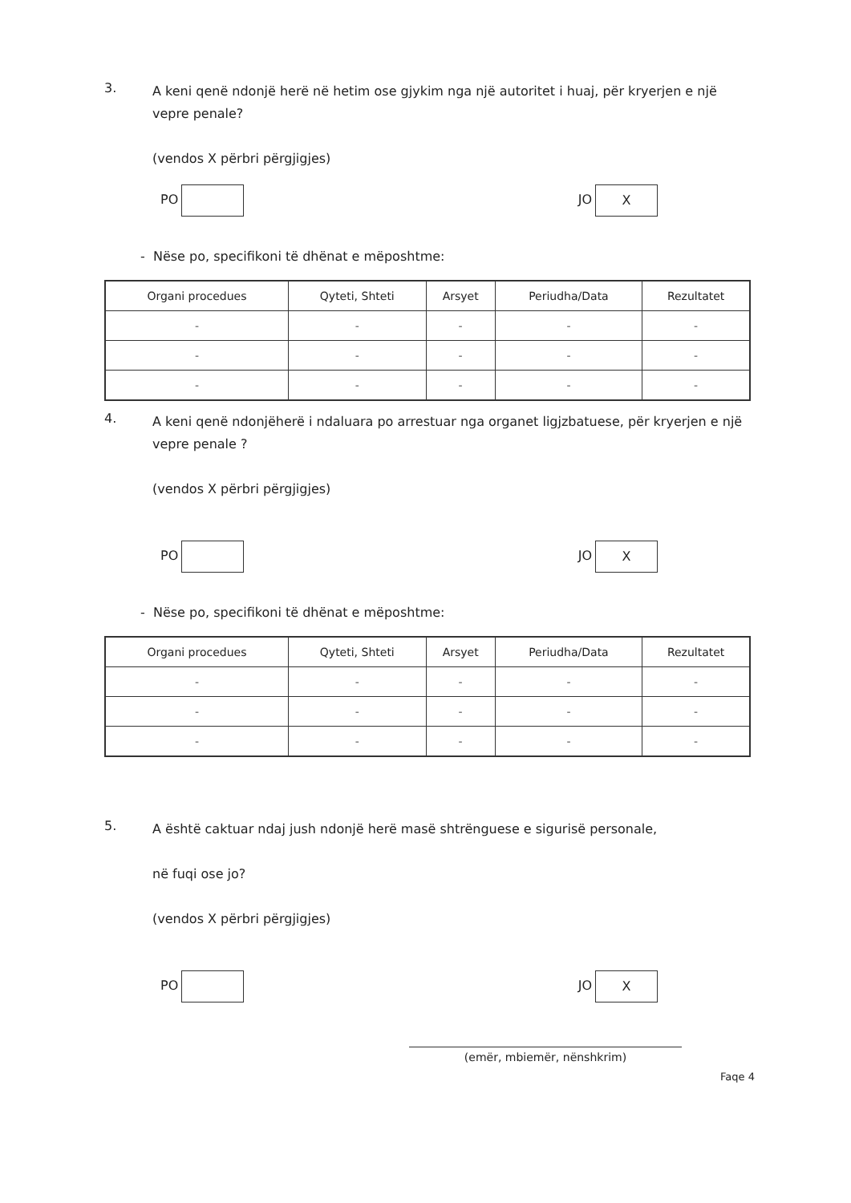3. A keni qenë ndonjë herë në hetim ose gjykim nga një autoritet i huaj, për kryerjen e një vepre penale?
(vendos X përbri përgjigjes)
PO JO X
- Nëse po, specifikoni të dhënat e mëposhtme:
| Organi procedues | Qyteti, Shteti | Arsyet | Periudha/Data | Rezultatet |
| --- | --- | --- | --- | --- |
| - | - | - | - | - |
| - | - | - | - | - |
| - | - | - | - | - |
4. A keni qenë ndonjëherë i ndaluara po arrestuar nga organet ligjzbatuese, për kryerjen e një vepre penale ?
(vendos X përbri përgjigjes)
PO JO X
- Nëse po, specifikoni të dhënat e mëposhtme:
| Organi procedues | Qyteti, Shteti | Arsyet | Periudha/Data | Rezultatet |
| --- | --- | --- | --- | --- |
| - | - | - | - | - |
| - | - | - | - | - |
| - | - | - | - | - |
5. A është caktuar ndaj jush ndonjë herë masë shtrënguese e sigurisë personale,
në fuqi ose jo?
(vendos X përbri përgjigjes)
PO JO X
(emër, mbiemër, nënshkrim)
Faqe 4